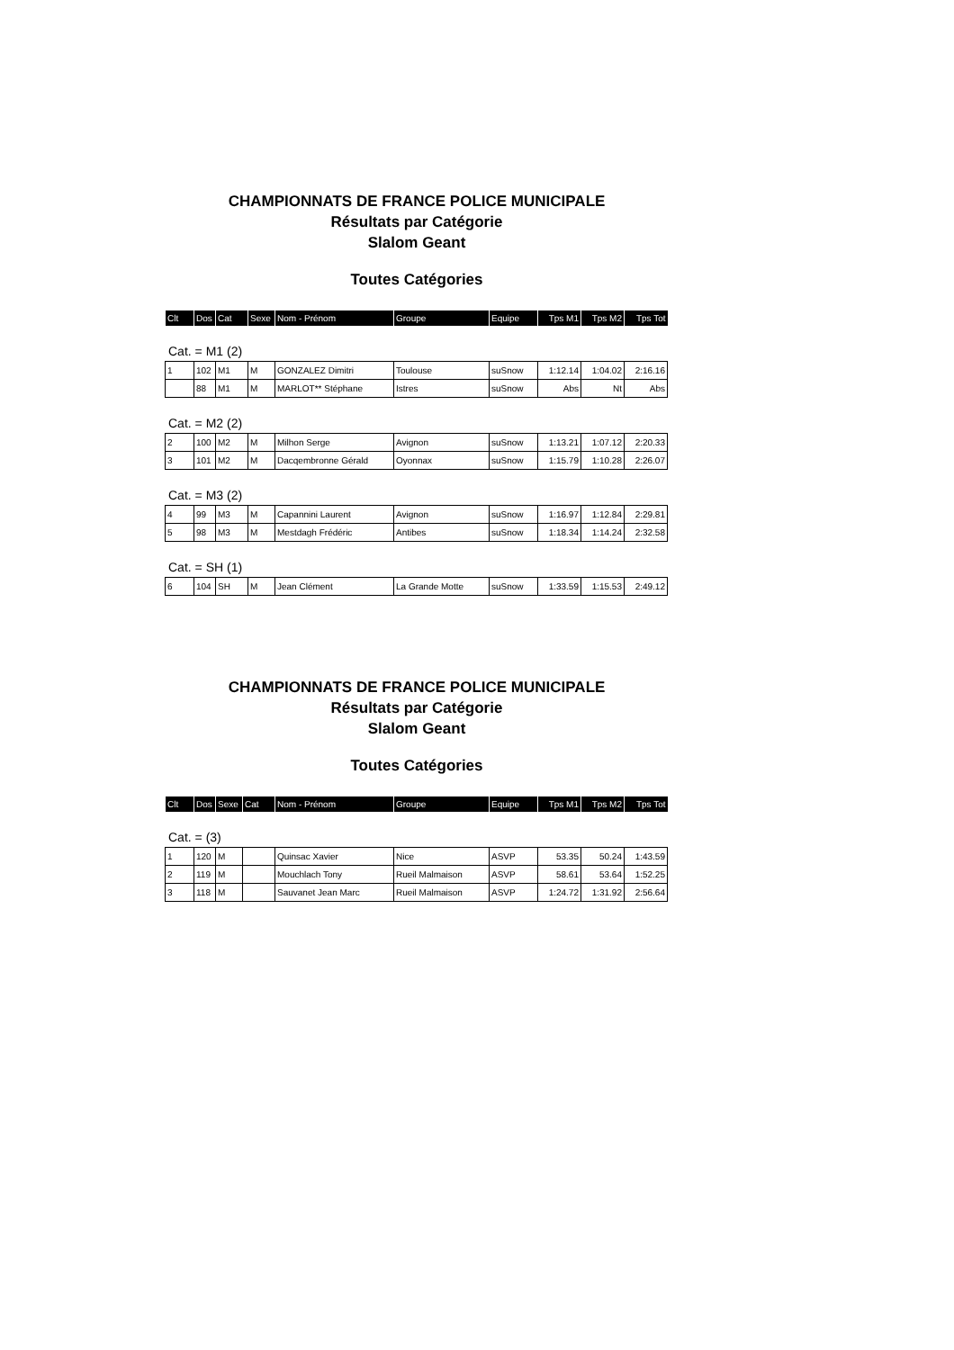CHAMPIONNATS DE FRANCE POLICE MUNICIPALE
Résultats par Catégorie
Slalom Geant
Toutes Catégories
| Clt | Dos | Cat | Sexe | Nom - Prénom | Groupe | Equipe | Tps M1 | Tps M2 | Tps Tot |
| --- | --- | --- | --- | --- | --- | --- | --- | --- | --- |
Cat. = M1 (2)
| 1 | 102 | M1 | M | GONZALEZ Dimitri | Toulouse | suSnow | 1:12.14 | 1:04.02 | 2:16.16 |
| | 88 | M1 | M | MARLOT** Stéphane | Istres | suSnow | Abs | Nt | Abs |
Cat. = M2 (2)
| 2 | 100 | M2 | M | Milhon Serge | Avignon | suSnow | 1:13.21 | 1:07.12 | 2:20.33 |
| 3 | 101 | M2 | M | Dacqembronne Gérald | Oyonnax | suSnow | 1:15.79 | 1:10.28 | 2:26.07 |
Cat. = M3 (2)
| 4 | 99 | M3 | M | Capannini Laurent | Avignon | suSnow | 1:16.97 | 1:12.84 | 2:29.81 |
| 5 | 98 | M3 | M | Mestdagh Frédéric | Antibes | suSnow | 1:18.34 | 1:14.24 | 2:32.58 |
Cat. = SH (1)
| 6 | 104 | SH | M | Jean Clément | La Grande Motte | suSnow | 1:33.59 | 1:15.53 | 2:49.12 |
CHAMPIONNATS DE FRANCE POLICE MUNICIPALE
Résultats par Catégorie
Slalom Geant
Toutes Catégories
| Clt | Dos | Sexe | Cat | Nom - Prénom | Groupe | Equipe | Tps M1 | Tps M2 | Tps Tot |
| --- | --- | --- | --- | --- | --- | --- | --- | --- | --- |
Cat. = (3)
| 1 | 120 | M | | Quinsac Xavier | Nice | ASVP | 53.35 | 50.24 | 1:43.59 |
| 2 | 119 | M | | Mouchlach Tony | Rueil Malmaison | ASVP | 58.61 | 53.64 | 1:52.25 |
| 3 | 118 | M | | Sauvanet Jean Marc | Rueil Malmaison | ASVP | 1:24.72 | 1:31.92 | 2:56.64 |